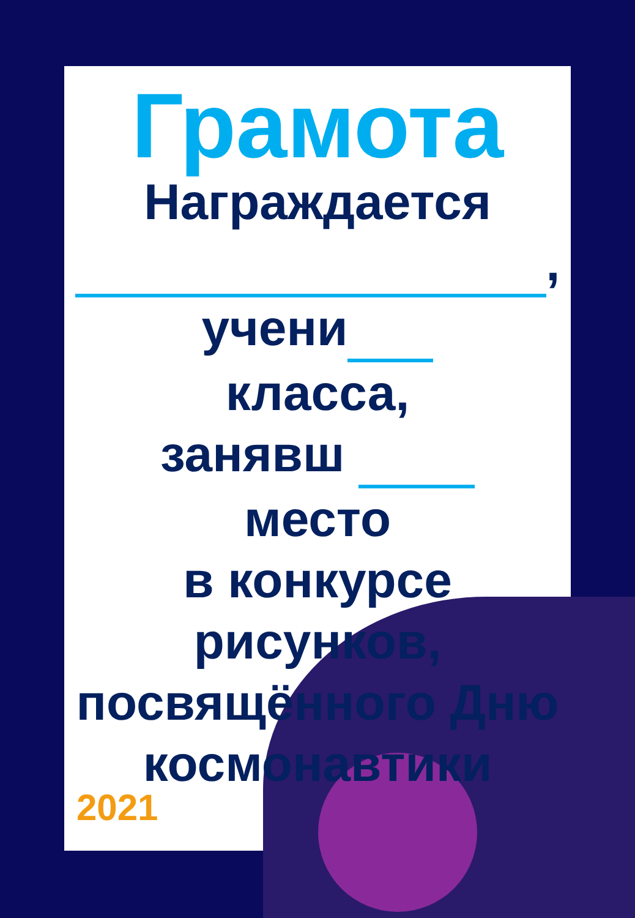Грамота
Награждается
,
учени
класса,
занявш
место
в конкурсе
рисунков,
посвящённого Дню
космонавтики
2021